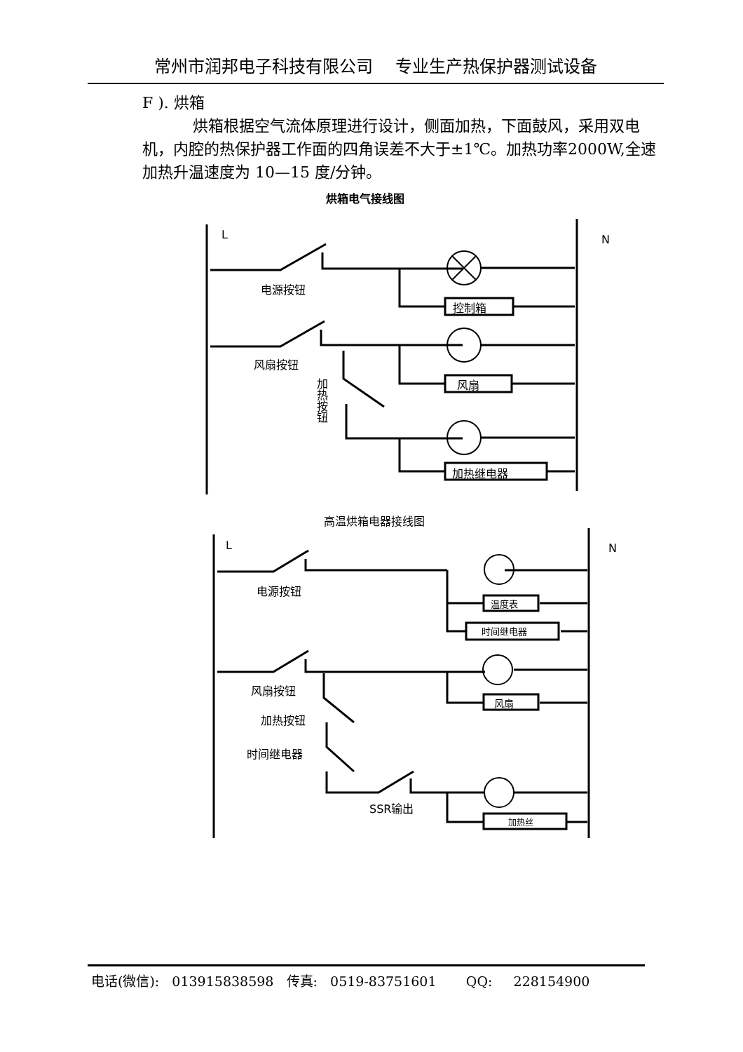常州市润邦电子科技有限公司　 专业生产热保护器测试设备
F ). 烘箱
烘箱根据空气流体原理进行设计，侧面加热，下面鼓风，采用双电机，内腔的热保护器工作面的四角误差不大于±1℃。加热功率2000W,全速加热升温速度为 10—15 度/分钟。
烘箱电气接线图
L N
电源按钮
控制箱
风扇按钮
风扇
加热按钮
加热继电器
高温烘箱电器接线图
L N
电源按钮
温度表
时间继电器
风扇按钮
风扇
加热按钮
时间继电器
SSR输出
加热丝
电话(微信): 013915838598 传真: 0519-83751601 QQ: 228154900